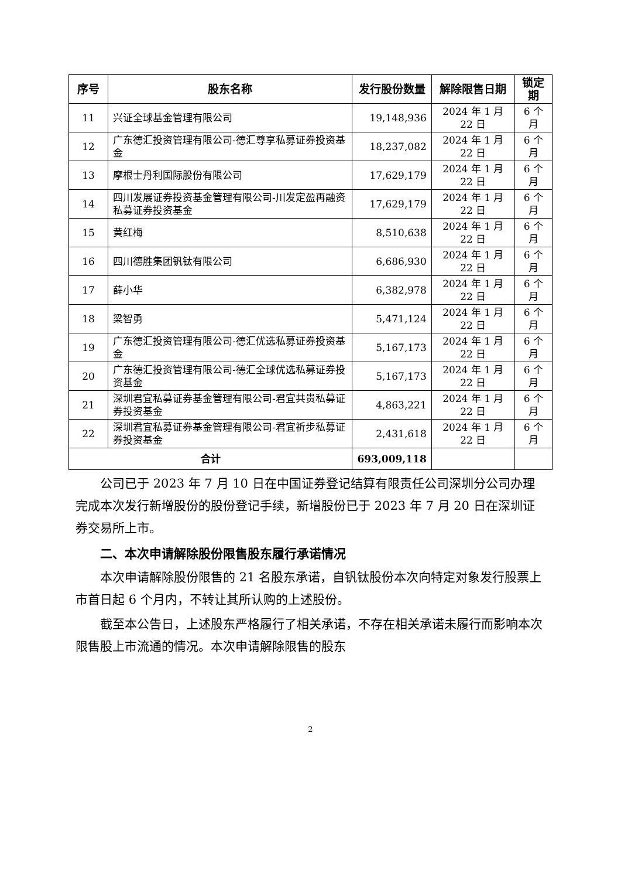| 序号 | 股东名称 | 发行股份数量 | 解除限售日期 | 锁定期 |
| --- | --- | --- | --- | --- |
| 11 | 兴证全球基金管理有限公司 | 19,148,936 | 2024 年 1 月 22 日 | 6 个月 |
| 12 | 广东德汇投资管理有限公司-德汇尊享私募证券投资基金 | 18,237,082 | 2024 年 1 月 22 日 | 6 个月 |
| 13 | 摩根士丹利国际股份有限公司 | 17,629,179 | 2024 年 1 月 22 日 | 6 个月 |
| 14 | 四川发展证券投资基金管理有限公司-川发定盈再融资私募证券投资基金 | 17,629,179 | 2024 年 1 月 22 日 | 6 个月 |
| 15 | 黄红梅 | 8,510,638 | 2024 年 1 月 22 日 | 6 个月 |
| 16 | 四川德胜集团钒钛有限公司 | 6,686,930 | 2024 年 1 月 22 日 | 6 个月 |
| 17 | 薛小华 | 6,382,978 | 2024 年 1 月 22 日 | 6 个月 |
| 18 | 梁智勇 | 5,471,124 | 2024 年 1 月 22 日 | 6 个月 |
| 19 | 广东德汇投资管理有限公司-德汇优选私募证券投资基金 | 5,167,173 | 2024 年 1 月 22 日 | 6 个月 |
| 20 | 广东德汇投资管理有限公司-德汇全球优选私募证券投资基金 | 5,167,173 | 2024 年 1 月 22 日 | 6 个月 |
| 21 | 深圳君宜私募证券基金管理有限公司-君宜共贵私募证券投资基金 | 4,863,221 | 2024 年 1 月 22 日 | 6 个月 |
| 22 | 深圳君宜私募证券基金管理有限公司-君宜祈步私募证券投资基金 | 2,431,618 | 2024 年 1 月 22 日 | 6 个月 |
| 合计 | | 693,009,118 | | |
公司已于 2023 年 7 月 10 日在中国证券登记结算有限责任公司深圳分公司办理完成本次发行新增股份的股份登记手续，新增股份已于 2023 年 7 月 20 日在深圳证券交易所上市。
二、本次申请解除股份限售股东履行承诺情况
本次申请解除股份限售的 21 名股东承诺，自钒钛股份本次向特定对象发行股票上市首日起 6 个月内，不转让其所认购的上述股份。
截至本公告日，上述股东严格履行了相关承诺，不存在相关承诺未履行而影响本次限售股上市流通的情况。本次申请解除限售的股东
2